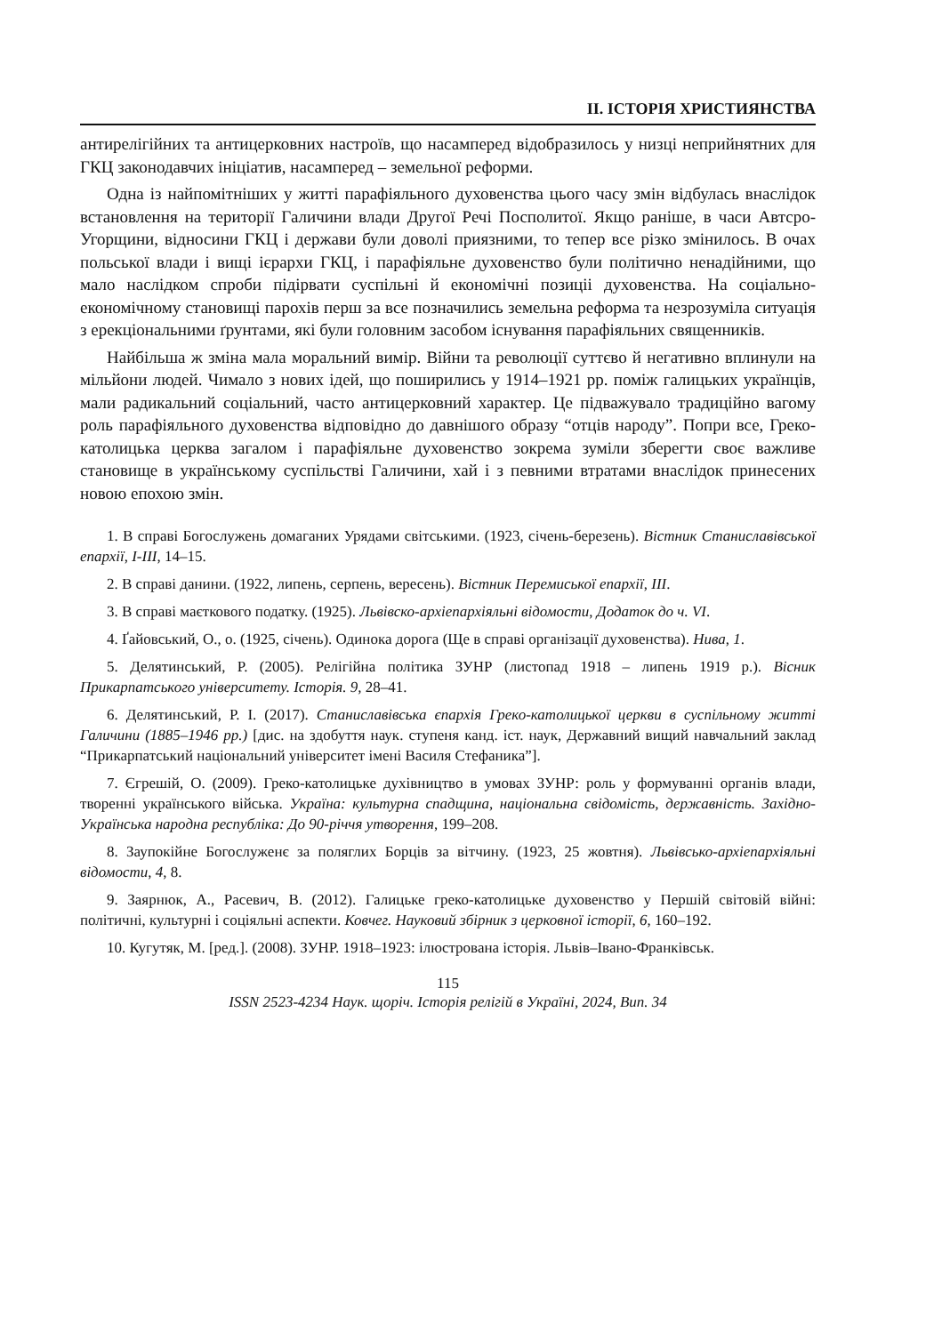II. ІСТОРІЯ ХРИСТИЯНСТВА
антирелігійних та антицерковних настроїв, що насамперед відобразилось у низці неприйнятних для ГКЦ законодавчих ініціатив, насамперед – земельної реформи.
Одна із найпомітніших у житті парафіяльного духовенства цього часу змін відбулась внаслідок встановлення на території Галичини влади Другої Речі Посполитої. Якщо раніше, в часи Автсро-Угорщини, відносини ГКЦ і держави були доволі приязними, то тепер все різко змінилось. В очах польської влади і вищі ієрархи ГКЦ, і парафіяльне духовенство були політично ненадійними, що мало наслідком спроби підірвати суспільні й економічні позиціі духовенства. На соціально-економічному становищі парохів перш за все позначились земельна реформа та незрозуміла ситуація з ерекціональними ґрунтами, які були головним засобом існування парафіяльних священників.
Найбільша ж зміна мала моральний вимір. Війни та революції суттєво й негативно вплинули на мільйони людей. Чимало з нових ідей, що поширились у 1914–1921 рр. поміж галицьких українців, мали радикальний соціальний, часто антицерковний характер. Це підважувало традиційно вагому роль парафіяльного духовенства відповідно до давнішого образу “отців народу”. Попри все, Греко-католицька церква загалом і парафіяльне духовенство зокрема зуміли зберегти своє важливе становище в українському суспільстві Галичини, хай і з певними втратами внаслідок принесених новою епохою змін.
1. В справі Богослужень домаганих Урядами світськими. (1923, січень-березень). Вістник Станиславівської епархії, I-III, 14–15.
2. В справі данини. (1922, липень, серпень, вересень). Вістник Перемиської епархії, III.
3. В справі маєткового податку. (1925). Львівско-архіепархіяльні відомости, Додаток до ч. VI.
4. Ґайовський, О., о. (1925, січень). Одинока дорога (Ще в справі організації духовенства). Нива, 1.
5. Делятинський, Р. (2005). Релігійна політика ЗУНР (листопад 1918 – липень 1919 р.). Вісник Прикарпатського університету. Історія. 9, 28–41.
6. Делятинський, Р. І. (2017). Станиславівська єпархія Греко-католицької церкви в суспільному житті Галичини (1885–1946 рр.) [дис. на здобуття наук. ступеня канд. іст. наук, Державний вищий навчальний заклад “Прикарпатський національний університет імені Василя Стефаника”].
7. Єгрешій, О. (2009). Греко-католицьке духівництво в умовах ЗУНР: роль у формуванні органів влади, творенні українського війська. Україна: культурна спадщина, національна свідомість, державність. Західно-Українська народна республіка: До 90-річчя утворення, 199–208.
8. Заупокійне Богослуженє за поляглих Борців за вітчину. (1923, 25 жовтня). Львівсько-архіепархіяльні відомости, 4, 8.
9. Заярнюк, А., Расевич, В. (2012). Галицьке греко-католицьке духовенство у Першій світовій війні: політичні, культурні і соціяльні аспекти. Ковчег. Науковий збірник з церковної історії, 6, 160–192.
10. Кугутяк, М. [ред.]. (2008). ЗУНР. 1918–1923: ілюстрована історія. Львів–Івано-Франківськ.
115
ISSN 2523-4234 Наук. щоріч. Історія релігій в Україні, 2024, Вип. 34